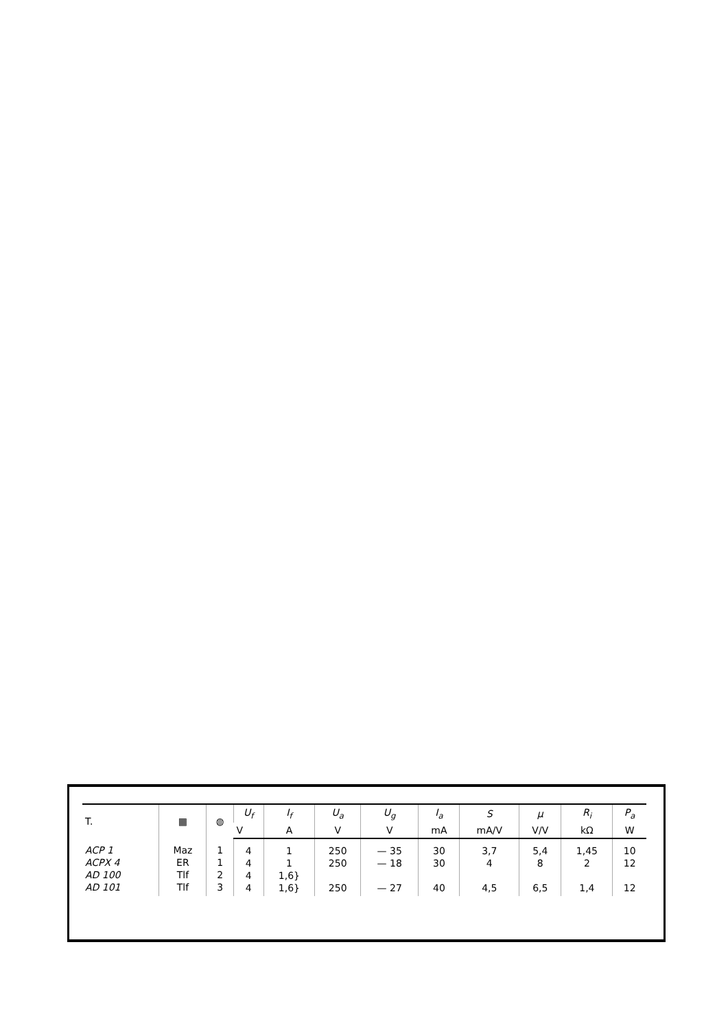| T. | ▦ | ◍ | U<sub>f</sub> | I<sub>f</sub> | U<sub>a</sub> | U<sub>g</sub> | I<sub>a</sub> | S | μ | R<sub>i</sub> | P<sub>a</sub> |
| --- | --- | --- | --- | --- | --- | --- | --- | --- | --- | --- | --- |
| | | | V | A | V | V | mA | mA/V | V/V | kΩ | W |
| ACP 1 ACPX 4 AD 100 AD 101 | Maz ER Tlf Tlf | 1 1 2 3 | 4 4 4 4 | 1 1 1,6} 1,6} | 250 250 250 | — 35 — 18 — 27 | 30 30 40 | 3,7 4 4,5 | 5,4 8 6,5 | 1,45 2 1,4 | 10 12 12 |